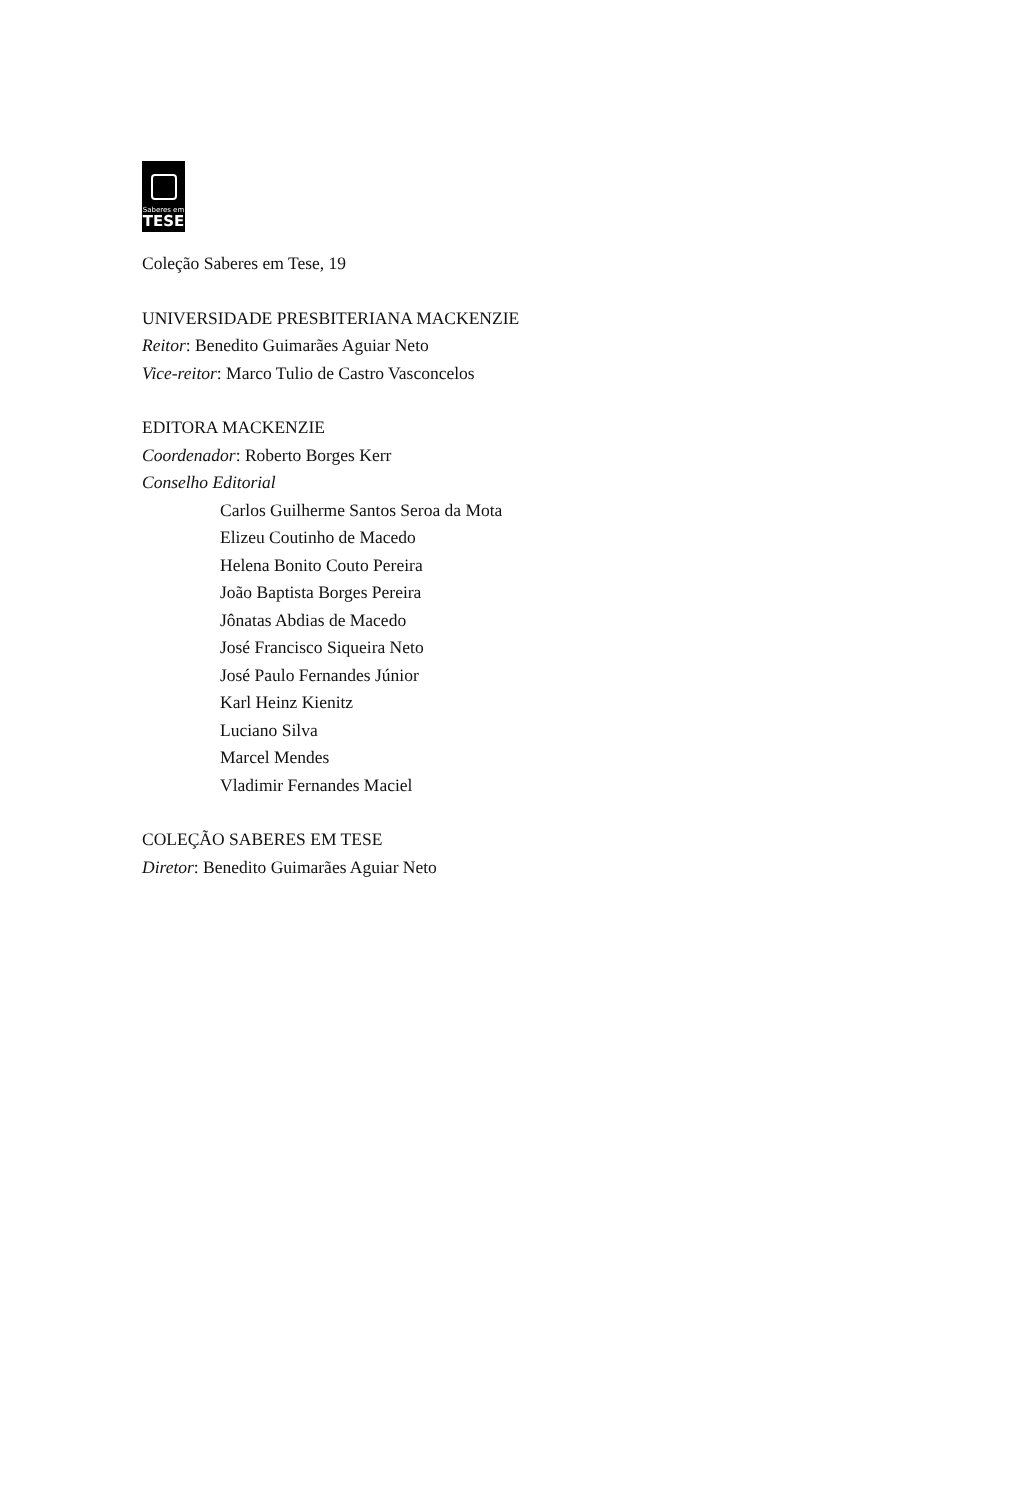Saberes em
TESE
Coleção Saberes em Tese, 19
UNIVERSIDADE PRESBITERIANA MACKENZIE
Reitor: Benedito Guimarães Aguiar Neto
Vice-reitor: Marco Tulio de Castro Vasconcelos
EDITORA MACKENZIE
Coordenador: Roberto Borges Kerr
Conselho Editorial
Carlos Guilherme Santos Seroa da Mota
Elizeu Coutinho de Macedo
Helena Bonito Couto Pereira
João Baptista Borges Pereira
Jônatas Abdias de Macedo
José Francisco Siqueira Neto
José Paulo Fernandes Júnior
Karl Heinz Kienitz
Luciano Silva
Marcel Mendes
Vladimir Fernandes Maciel
COLEÇÃO SABERES EM TESE
Diretor: Benedito Guimarães Aguiar Neto